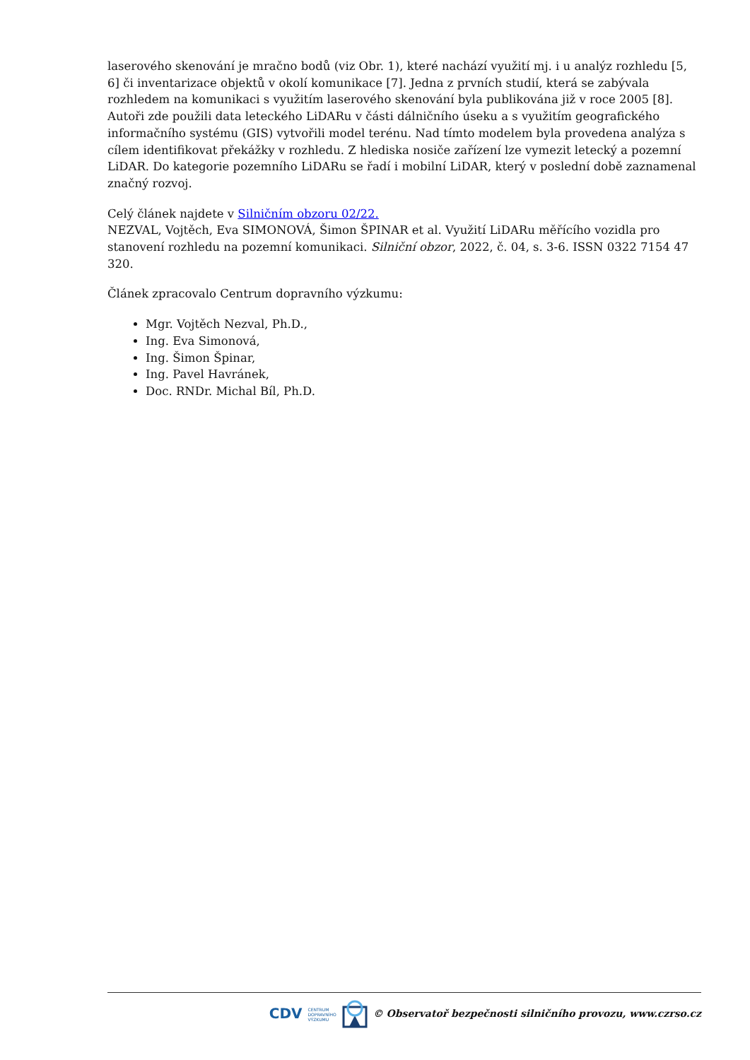laserového skenování je mračno bodů (viz Obr. 1), které nachází využití mj. i u analýz rozhledu [5, 6] či inventarizace objektů v okolí komunikace [7]. Jedna z prvních studií, která se zabývala rozhledem na komunikaci s využitím laserového skenování byla publikována již v roce 2005 [8]. Autoři zde použili data leteckého LiDARu v části dálničního úseku a s využitím geografického informačního systému (GIS) vytvořili model terénu. Nad tímto modelem byla provedena analýza s cílem identifikovat překážky v rozhledu. Z hlediska nosiče zařízení lze vymezit letecký a pozemní LiDAR. Do kategorie pozemního LiDARu se řadí i mobilní LiDAR, který v poslední době zaznamenal značný rozvoj.
Celý článek najdete v Silničním obzoru 02/22.
NEZVAL, Vojtěch, Eva SIMONOVÁ, Šimon ŠPINAR et al. Využití LiDARu měřícího vozidla pro stanovení rozhledu na pozemní komunikaci. Silniční obzor, 2022, č. 04, s. 3-6. ISSN 0322 7154 47 320.
Článek zpracovalo Centrum dopravního výzkumu:
Mgr. Vojtěch Nezval, Ph.D.,
Ing. Eva Simonová,
Ing. Šimon Špinar,
Ing. Pavel Havránek,
Doc. RNDr. Michal Bíl, Ph.D.
CDV CENTRUM
DOPRAVNÍHO
VÝZKUMU © Observatoř bezpečnosti silničního provozu, www.czrso.cz